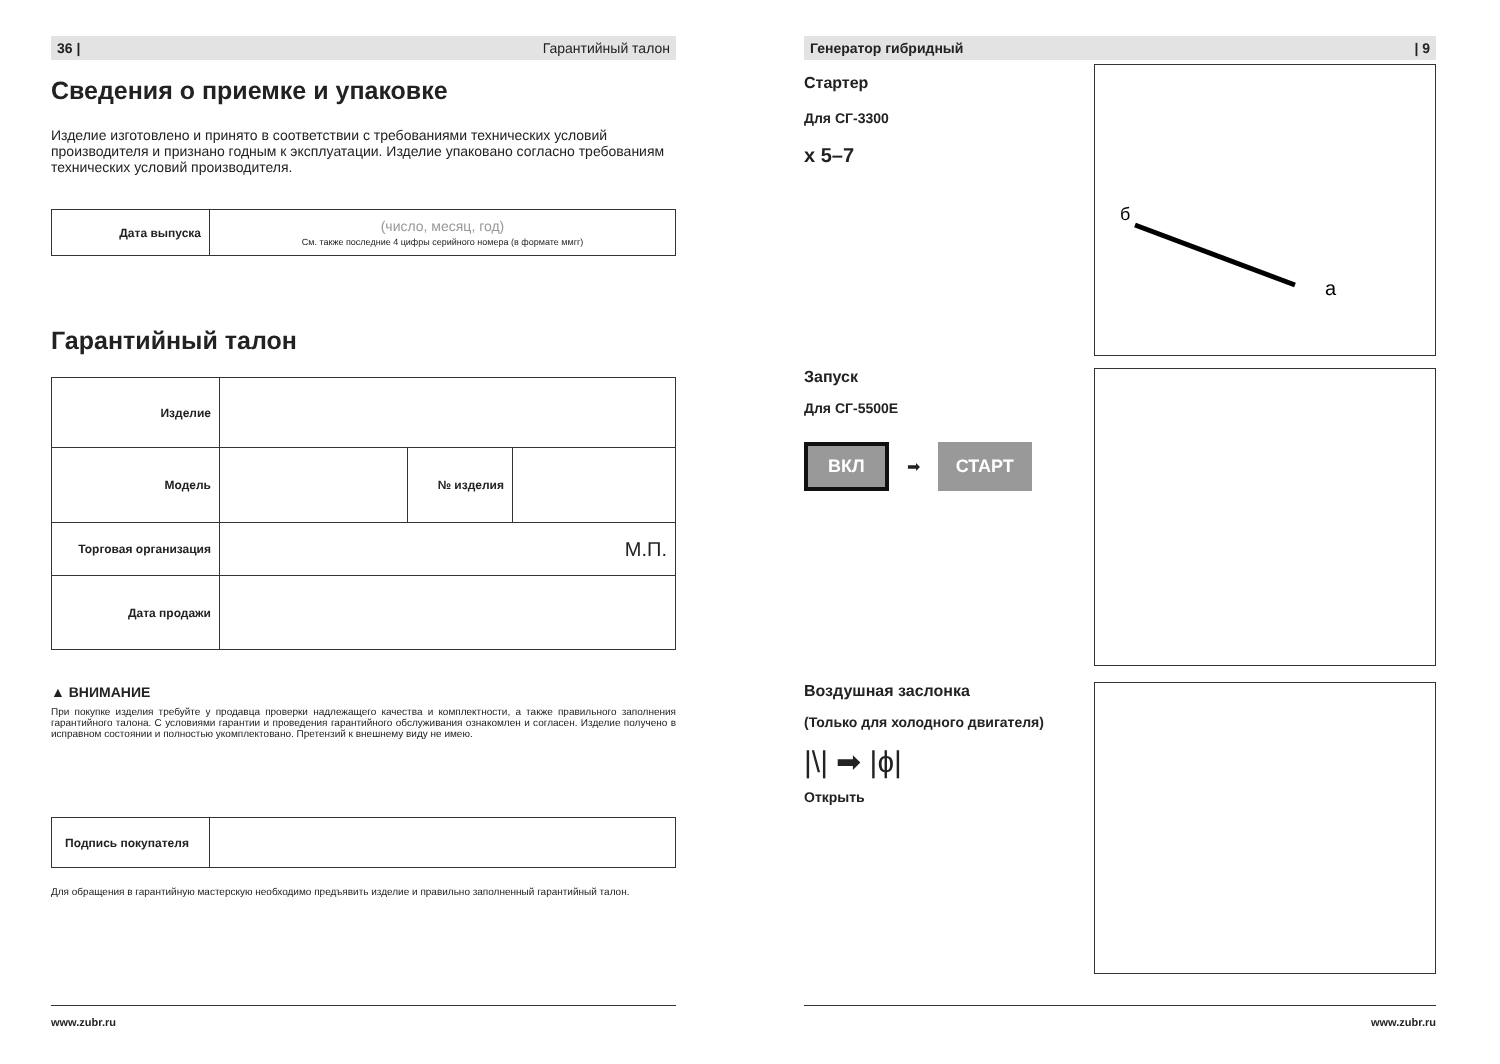36 | Гарантийный талон
Сведения о приемке и упаковке
Изделие изготовлено и принято в соответствии с требованиями технических условий производителя и признано годным к эксплуатации. Изделие упаковано согласно требованиям технических условий производителя.
| Дата выпуска | (число, месяц, год) См. также последние 4 цифры серийного номера (в формате ммгг) |
Гарантийный талон
| Изделие | | | |
| Модель | | № изделия | |
| Торговая организация | М.П. | | |
| Дата продажи | | | |
▲ ВНИМАНИЕ
При покупке изделия требуйте у продавца проверки надлежащего качества и комплектности, а также правильного заполнения гарантийного талона. С условиями гарантии и проведения гарантийного обслуживания ознакомлен и согласен. Изделие получено в исправном состоянии и полностью укомплектовано. Претензий к внешнему виду не имею.
| Подпись покупателя | |
Для обращения в гарантийную мастерскую необходимо предъявить изделие и правильно заполненный гарантийный талон.
www.zubr.ru
Генератор гибридный | 9
Стартер
Для СГ-3300
x 5–7
б
а
Запуск
Для СГ-5500Е
ВКЛ ➡ СТАРТ
Воздушная заслонка
(Только для холодного двигателя)
|\| ➡ |ɸ|
Открыть
www.zubr.ru